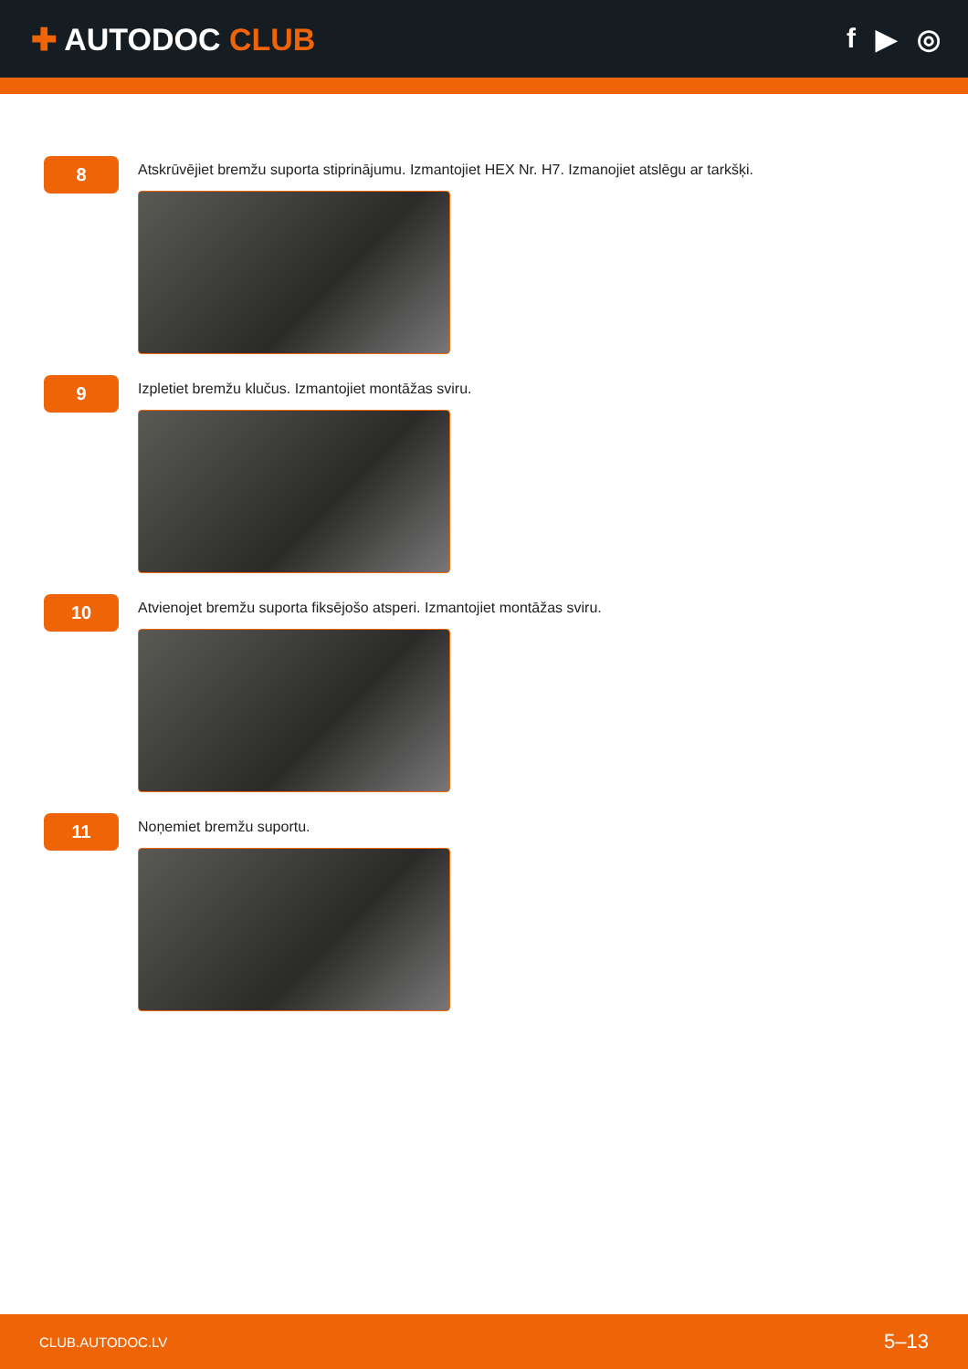✚ AUTODOC CLUB f ▶ ◎
8
Atskrūvējiet bremžu suporta stiprinājumu. Izmantojiet HEX Nr. H7. Izmanojiet atslēgu ar tarkšķi.
9
Izpletiet bremžu klučus. Izmantojiet montāžas sviru.
10
Atvienojet bremžu suporta fiksējošo atsperi. Izmantojiet montāžas sviru.
11
Noņemiet bremžu suportu.
CLUB.AUTODOC.LV 5–13